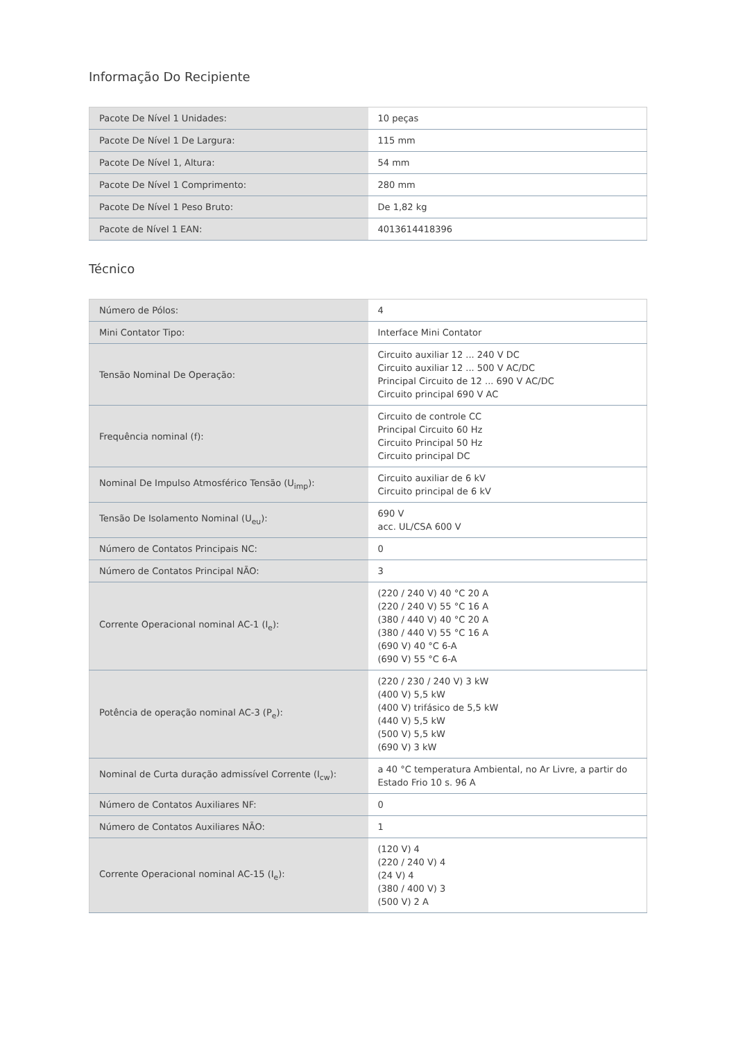Informação Do Recipiente
| Pacote De Nível 1 Unidades: | 10 peças |
| Pacote De Nível 1 De Largura: | 115 mm |
| Pacote De Nível 1, Altura: | 54 mm |
| Pacote De Nível 1 Comprimento: | 280 mm |
| Pacote De Nível 1 Peso Bruto: | De 1,82 kg |
| Pacote de Nível 1 EAN: | 4013614418396 |
Técnico
| Número de Pólos: | 4 |
| Mini Contator Tipo: | Interface Mini Contator |
| Tensão Nominal De Operação: | Circuito auxiliar 12 ... 240 V DC Circuito auxiliar 12 ... 500 V AC/DC Principal Circuito de 12 ... 690 V AC/DC Circuito principal 690 V AC |
| Frequência nominal (f): | Circuito de controle CC Principal Circuito 60 Hz Circuito Principal 50 Hz Circuito principal DC |
| Nominal De Impulso Atmosférico Tensão (U<sub>imp</sub>): | Circuito auxiliar de 6 kV Circuito principal de 6 kV |
| Tensão De Isolamento Nominal (U<sub>eu</sub>): | 690 V acc. UL/CSA 600 V |
| Número de Contatos Principais NC: | 0 |
| Número de Contatos Principal NÃO: | 3 |
| Corrente Operacional nominal AC-1 (I<sub>e</sub>): | (220 / 240 V) 40 °C 20 A (220 / 240 V) 55 °C 16 A (380 / 440 V) 40 °C 20 A (380 / 440 V) 55 °C 16 A (690 V) 40 °C 6-A (690 V) 55 °C 6-A |
| Potência de operação nominal AC-3 (P<sub>e</sub>): | (220 / 230 / 240 V) 3 kW (400 V) 5,5 kW (400 V) trifásico de 5,5 kW (440 V) 5,5 kW (500 V) 5,5 kW (690 V) 3 kW |
| Nominal de Curta duração admissível Corrente (I<sub>cw</sub>): | a 40 °C temperatura Ambiental, no Ar Livre, a partir do Estado Frio 10 s. 96 A |
| Número de Contatos Auxiliares NF: | 0 |
| Número de Contatos Auxiliares NÃO: | 1 |
| Corrente Operacional nominal AC-15 (I<sub>e</sub>): | (120 V) 4 (220 / 240 V) 4 (24 V) 4 (380 / 400 V) 3 (500 V) 2 A |